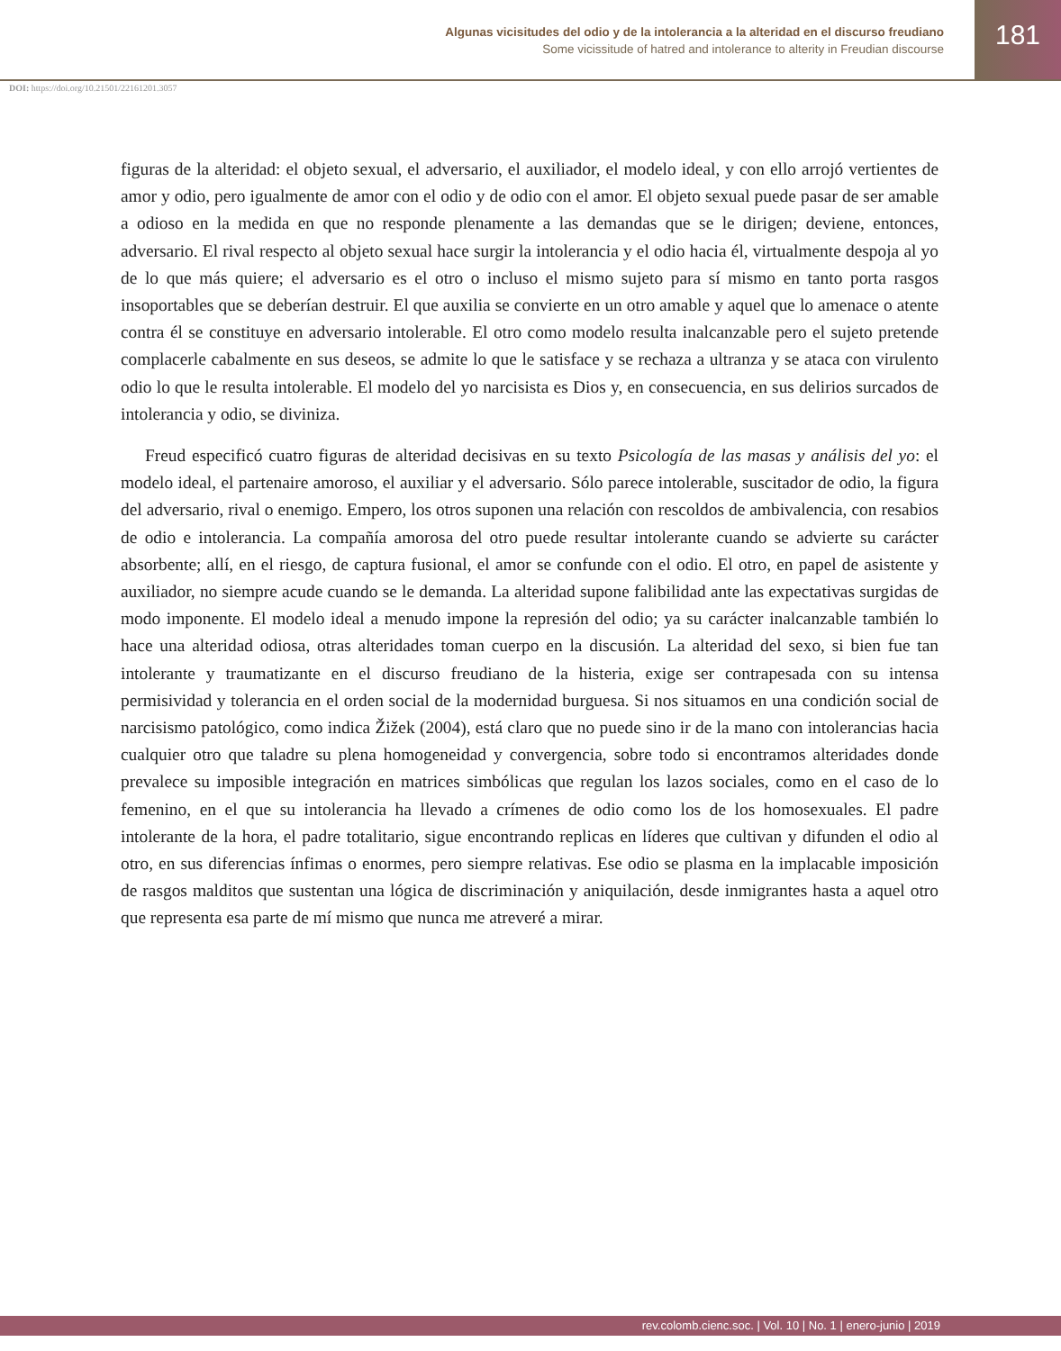Algunas vicisitudes del odio y de la intolerancia a la alteridad en el discurso freudiano
Some vicissitude of hatred and intolerance to alterity in Freudian discourse
181
DOI: https://doi.org/10.21501/22161201.3057
figuras de la alteridad: el objeto sexual, el adversario, el auxiliador, el modelo ideal, y con ello arrojó vertientes de amor y odio, pero igualmente de amor con el odio y de odio con el amor. El objeto sexual puede pasar de ser amable a odioso en la medida en que no responde plenamente a las demandas que se le dirigen; deviene, entonces, adversario. El rival respecto al objeto sexual hace surgir la intolerancia y el odio hacia él, virtualmente despoja al yo de lo que más quiere; el adversario es el otro o incluso el mismo sujeto para sí mismo en tanto porta rasgos insoportables que se deberían destruir. El que auxilia se convierte en un otro amable y aquel que lo amenace o atente contra él se constituye en adversario intolerable. El otro como modelo resulta inalcanzable pero el sujeto pretende complacerle cabalmente en sus deseos, se admite lo que le satisface y se rechaza a ultranza y se ataca con virulento odio lo que le resulta intolerable. El modelo del yo narcisista es Dios y, en consecuencia, en sus delirios surcados de intolerancia y odio, se diviniza.
Freud especificó cuatro figuras de alteridad decisivas en su texto Psicología de las masas y análisis del yo: el modelo ideal, el partenaire amoroso, el auxiliar y el adversario. Sólo parece intolerable, suscitador de odio, la figura del adversario, rival o enemigo. Empero, los otros suponen una relación con rescoldos de ambivalencia, con resabios de odio e intolerancia. La compañía amorosa del otro puede resultar intolerante cuando se advierte su carácter absorbente; allí, en el riesgo, de captura fusional, el amor se confunde con el odio. El otro, en papel de asistente y auxiliador, no siempre acude cuando se le demanda. La alteridad supone falibilidad ante las expectativas surgidas de modo imponente. El modelo ideal a menudo impone la represión del odio; ya su carácter inalcanzable también lo hace una alteridad odiosa, otras alteridades toman cuerpo en la discusión. La alteridad del sexo, si bien fue tan intolerante y traumatizante en el discurso freudiano de la histeria, exige ser contrapesada con su intensa permisividad y tolerancia en el orden social de la modernidad burguesa. Si nos situamos en una condición social de narcisismo patológico, como indica Žižek (2004), está claro que no puede sino ir de la mano con intolerancias hacia cualquier otro que taladre su plena homogeneidad y convergencia, sobre todo si encontramos alteridades donde prevalece su imposible integración en matrices simbólicas que regulan los lazos sociales, como en el caso de lo femenino, en el que su intolerancia ha llevado a crímenes de odio como los de los homosexuales. El padre intolerante de la hora, el padre totalitario, sigue encontrando replicas en líderes que cultivan y difunden el odio al otro, en sus diferencias ínfimas o enormes, pero siempre relativas. Ese odio se plasma en la implacable imposición de rasgos malditos que sustentan una lógica de discriminación y aniquilación, desde inmigrantes hasta a aquel otro que representa esa parte de mí mismo que nunca me atreveré a mirar.
rev.colomb.cienc.soc. | Vol. 10 | No. 1 | enero-junio | 2019